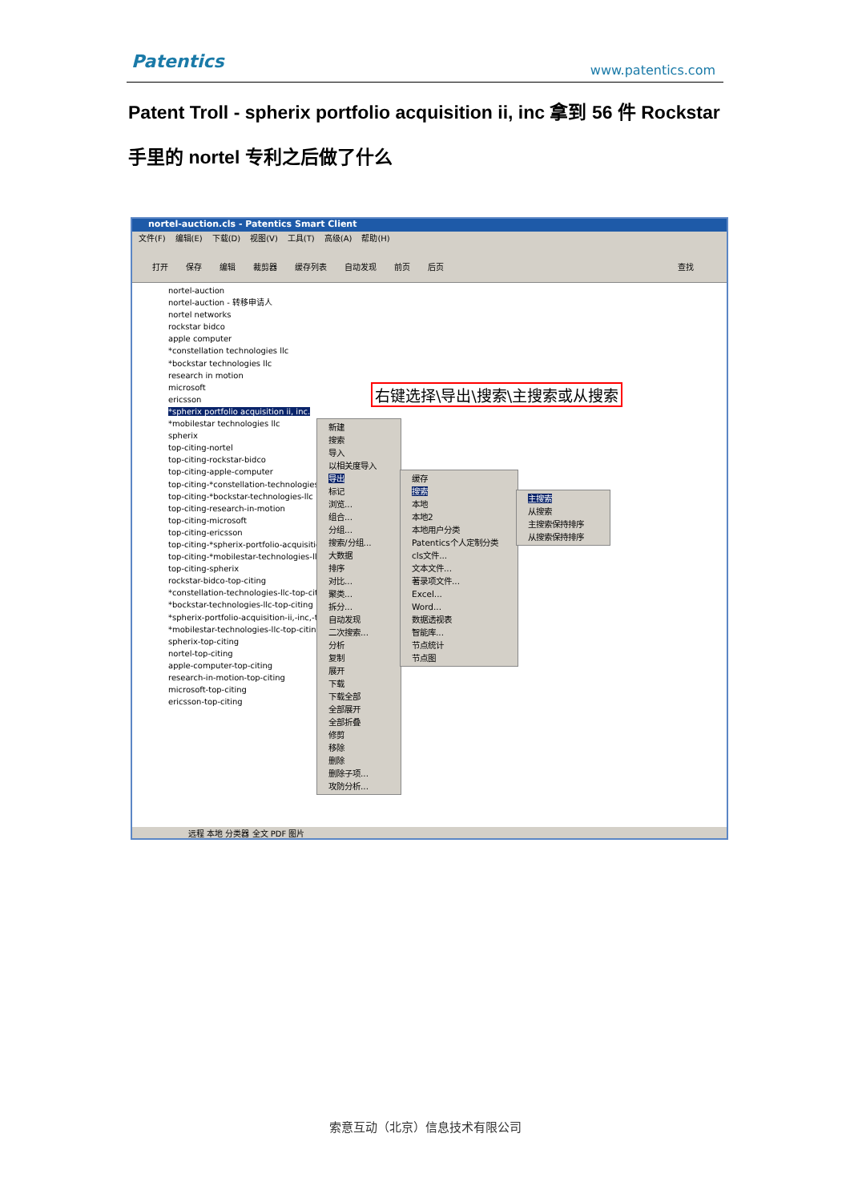Patentics www.patentics.com
Patent Troll - spherix portfolio acquisition ii, inc 拿到 56 件 Rockstar 手里的 nortel 专利之后做了什么
nortel-auction.cls - Patentics Smart Client
文件(F) 编辑(E) 下载(D) 视图(V) 工具(T) 高级(A) 帮助(H)
打开 保存 编辑 裁剪器 缓存列表 自动发现 前页 后页 查找
nortel-auction
nortel-auction - 转移申请人
nortel networks
rockstar bidco
apple computer
*constellation technologies llc
*bockstar technologies llc
research in motion
microsoft
ericsson
*spherix portfolio acquisition ii, inc.
*mobilestar technologies llc
spherix
top-citing-nortel
top-citing-rockstar-bidco
top-citing-apple-computer
top-citing-*constellation-technologies-llc
top-citing-*bockstar-technologies-llc
top-citing-research-in-motion
top-citing-microsoft
top-citing-ericsson
top-citing-*spherix-portfolio-acquisition
top-citing-*mobilestar-technologies-llc
top-citing-spherix
rockstar-bidco-top-citing
*constellation-technologies-llc-top-citing
*bockstar-technologies-llc-top-citing
*spherix-portfolio-acquisition-ii,-inc,-top
*mobilestar-technologies-llc-top-citing
spherix-top-citing
nortel-top-citing
apple-computer-top-citing
research-in-motion-top-citing
microsoft-top-citing
ericsson-top-citing
右键选择\导出\搜索\主搜索或从搜索
新建
搜索
导入
以相关度导入
导出
标记
浏览...
组合...
分组...
搜索/分组...
大数据
排序
对比...
聚类...
拆分...
自动发现
二次搜索...
分析
复制
展开
下载
下载全部
全部展开
全部折叠
修剪
移除
删除
删除子项...
攻防分析...
缓存
搜索
本地
本地2
本地用户分类
Patentics个人定制分类
cls文件...
文本文件...
著录项文件...
Excel...
Word...
数据透视表
智能库...
节点统计
节点图
主搜索
从搜索
主搜索保持排序
从搜索保持排序
远程 本地 分类器 全文 PDF 图片
索意互动（北京）信息技术有限公司